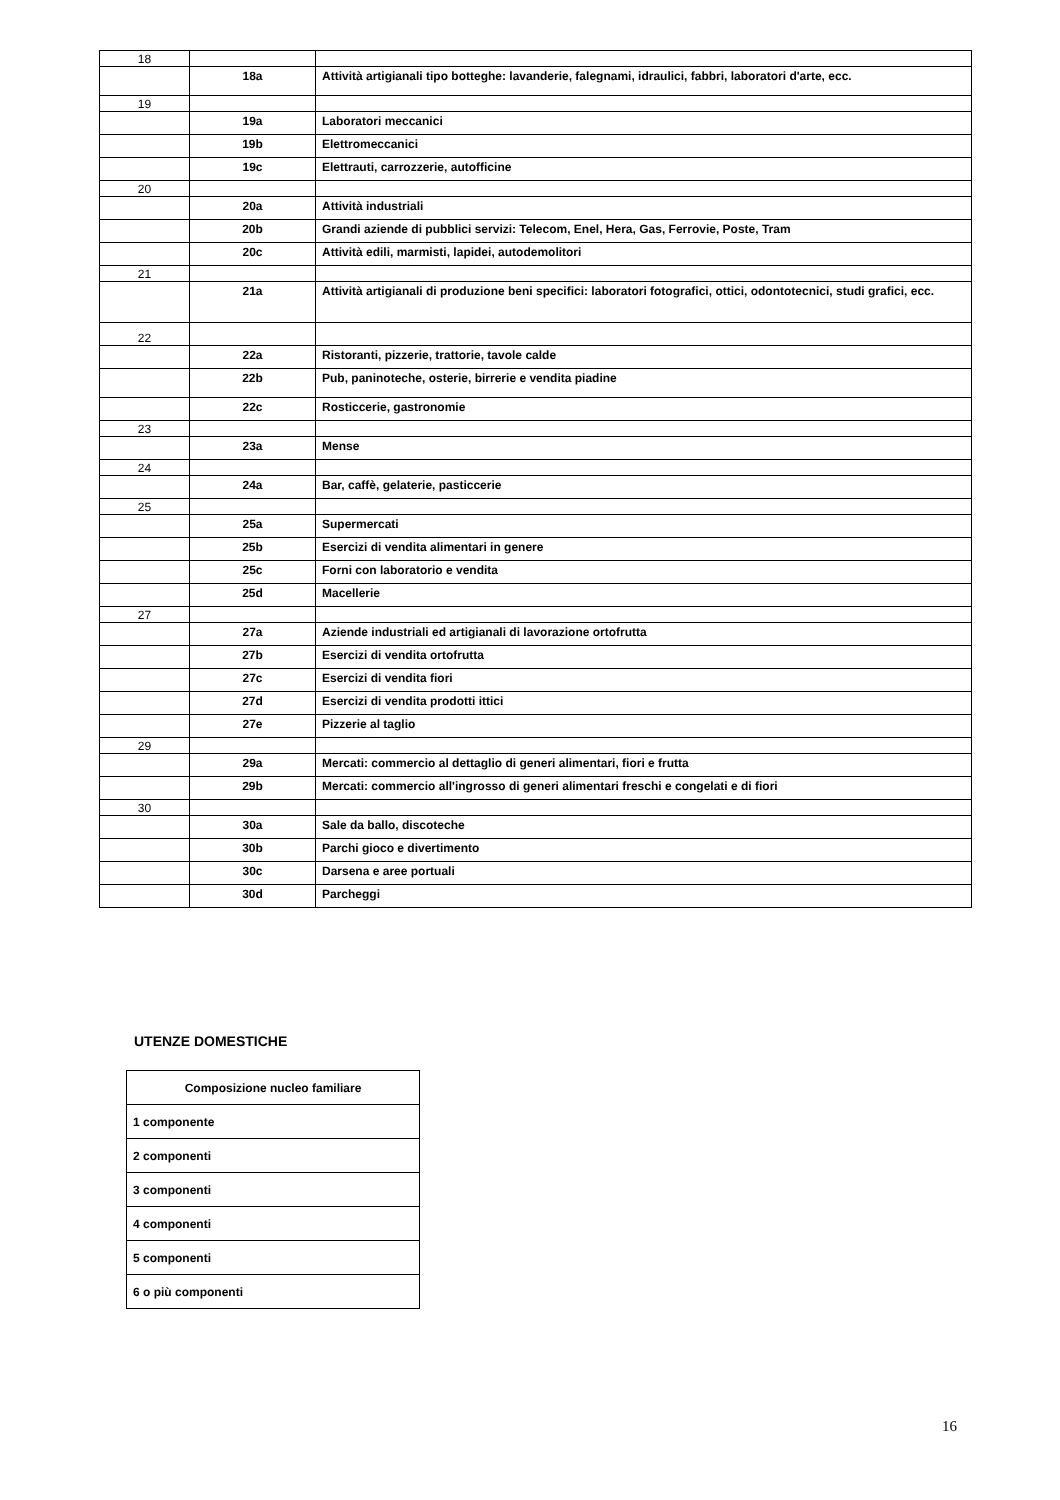| 18 | | |
| | 18a | Attività artigianali tipo botteghe: lavanderie, falegnami, idraulici, fabbri, laboratori d'arte, ecc. |
| 19 | | |
| | 19a | Laboratori meccanici |
| | 19b | Elettromeccanici |
| | 19c | Elettrauti, carrozzerie, autofficine |
| 20 | | |
| | 20a | Attività industriali |
| | 20b | Grandi aziende di pubblici servizi: Telecom, Enel, Hera, Gas, Ferrovie, Poste, Tram |
| | 20c | Attività edili, marmisti, lapidei, autodemolitori |
| 21 | | |
| | 21a | Attività artigianali di produzione beni specifici: laboratori fotografici, ottici, odontotecnici, studi grafici, ecc. |
| 22 | | |
| | 22a | Ristoranti, pizzerie, trattorie, tavole calde |
| | 22b | Pub, paninoteche, osterie, birrerie e vendita piadine |
| | 22c | Rosticcerie, gastronomie |
| 23 | | |
| | 23a | Mense |
| 24 | | |
| | 24a | Bar, caffè, gelaterie, pasticcerie |
| 25 | | |
| | 25a | Supermercati |
| | 25b | Esercizi di vendita alimentari in genere |
| | 25c | Forni con laboratorio e vendita |
| | 25d | Macellerie |
| 27 | | |
| | 27a | Aziende industriali ed artigianali di lavorazione ortofrutta |
| | 27b | Esercizi di vendita ortofrutta |
| | 27c | Esercizi di vendita fiori |
| | 27d | Esercizi di vendita prodotti ittici |
| | 27e | Pizzerie al taglio |
| 29 | | |
| | 29a | Mercati: commercio al dettaglio di generi alimentari, fiori e frutta |
| | 29b | Mercati: commercio all'ingrosso di generi alimentari freschi e congelati e di fiori |
| 30 | | |
| | 30a | Sale da ballo, discoteche |
| | 30b | Parchi gioco e divertimento |
| | 30c | Darsena e aree portuali |
| | 30d | Parcheggi |
UTENZE DOMESTICHE
| Composizione nucleo familiare |
| --- |
| 1 componente |
| 2 componenti |
| 3 componenti |
| 4 componenti |
| 5 componenti |
| 6 o più componenti |
16